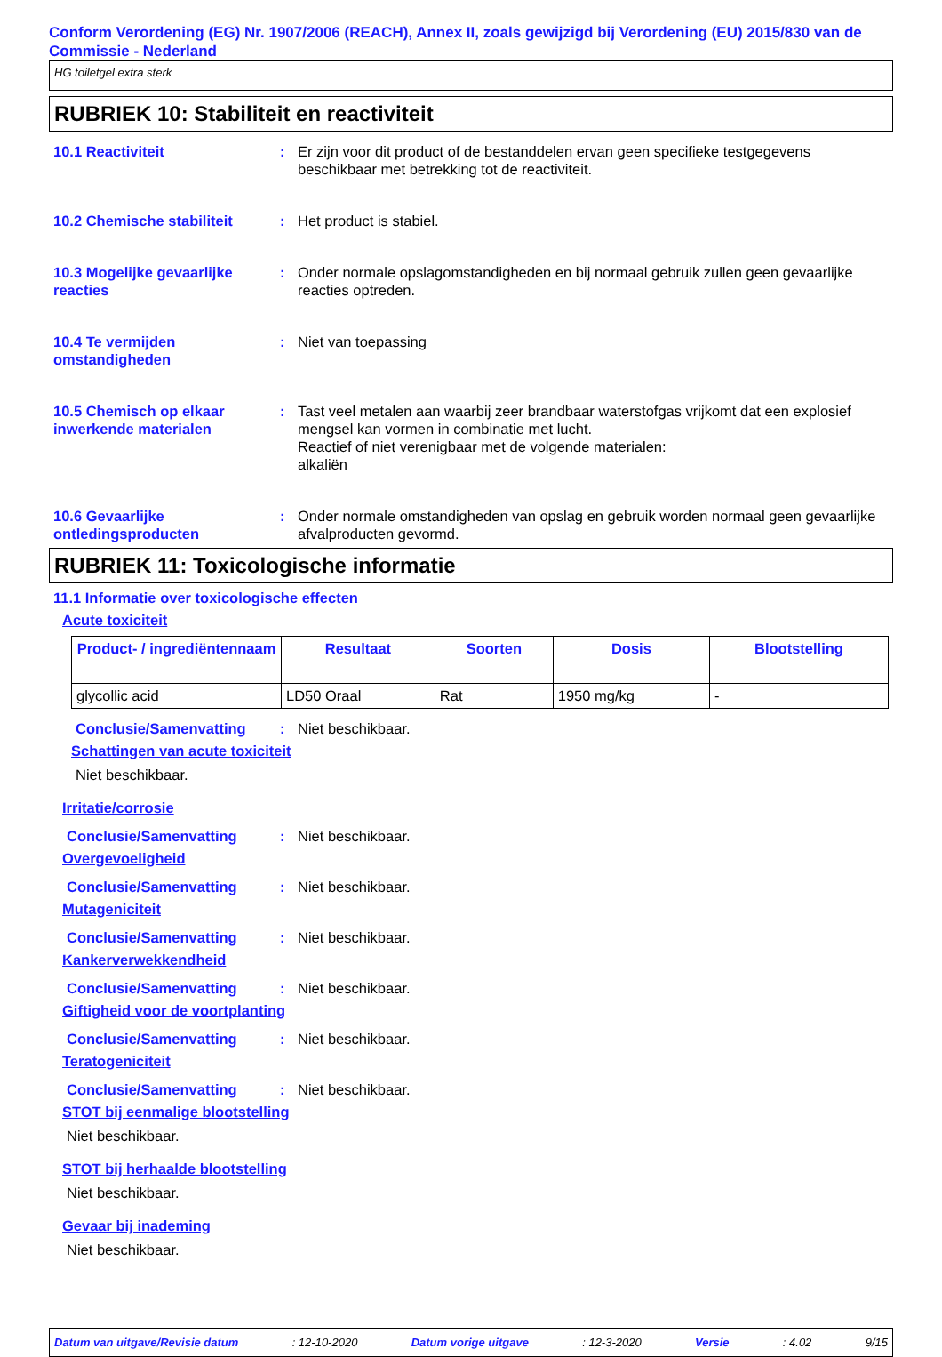Conform Verordening (EG) Nr. 1907/2006 (REACH), Annex II, zoals gewijzigd bij Verordening (EU) 2015/830 van de Commissie - Nederland
HG toiletgel extra sterk
RUBRIEK 10: Stabiliteit en reactiviteit
10.1 Reactiviteit : Er zijn voor dit product of de bestanddelen ervan geen specifieke testgegevens beschikbaar met betrekking tot de reactiviteit.
10.2 Chemische stabiliteit
: Het product is stabiel.
10.3 Mogelijke gevaarlijke reacties
: Onder normale opslagomstandigheden en bij normaal gebruik zullen geen gevaarlijke reacties optreden.
10.4 Te vermijden omstandigheden
: Niet van toepassing
10.5 Chemisch op elkaar inwerkende materialen
: Tast veel metalen aan waarbij zeer brandbaar waterstofgas vrijkomt dat een explosief mengsel kan vormen in combinatie met lucht.
Reactief of niet verenigbaar met de volgende materialen:
alkaliën
10.6 Gevaarlijke ontledingsproducten
: Onder normale omstandigheden van opslag en gebruik worden normaal geen gevaarlijke afvalproducten gevormd.
RUBRIEK 11: Toxicologische informatie
11.1 Informatie over toxicologische effecten
Acute toxiciteit
| Product- / ingrediëntennaam | Resultaat | Soorten | Dosis | Blootstelling |
| --- | --- | --- | --- | --- |
| glycollic acid | LD50 Oraal | Rat | 1950 mg/kg | - |
Conclusie/Samenvatting : Niet beschikbaar.
Schattingen van acute toxiciteit
Niet beschikbaar.
Irritatie/corrosie
Conclusie/Samenvatting : Niet beschikbaar.
Overgevoeligheid
Conclusie/Samenvatting : Niet beschikbaar.
Mutageniciteit
Conclusie/Samenvatting : Niet beschikbaar.
Kankerverwekkendheid
Conclusie/Samenvatting : Niet beschikbaar.
Giftigheid voor de voortplanting
Conclusie/Samenvatting : Niet beschikbaar.
Teratogeniciteit
Conclusie/Samenvatting : Niet beschikbaar.
STOT bij eenmalige blootstelling
Niet beschikbaar.
STOT bij herhaalde blootstelling
Niet beschikbaar.
Gevaar bij inademing
Niet beschikbaar.
Datum van uitgave/Revisie datum: 12-10-2020 Datum vorige uitgave: 12-3-2020 Versie: 4.02 9/15